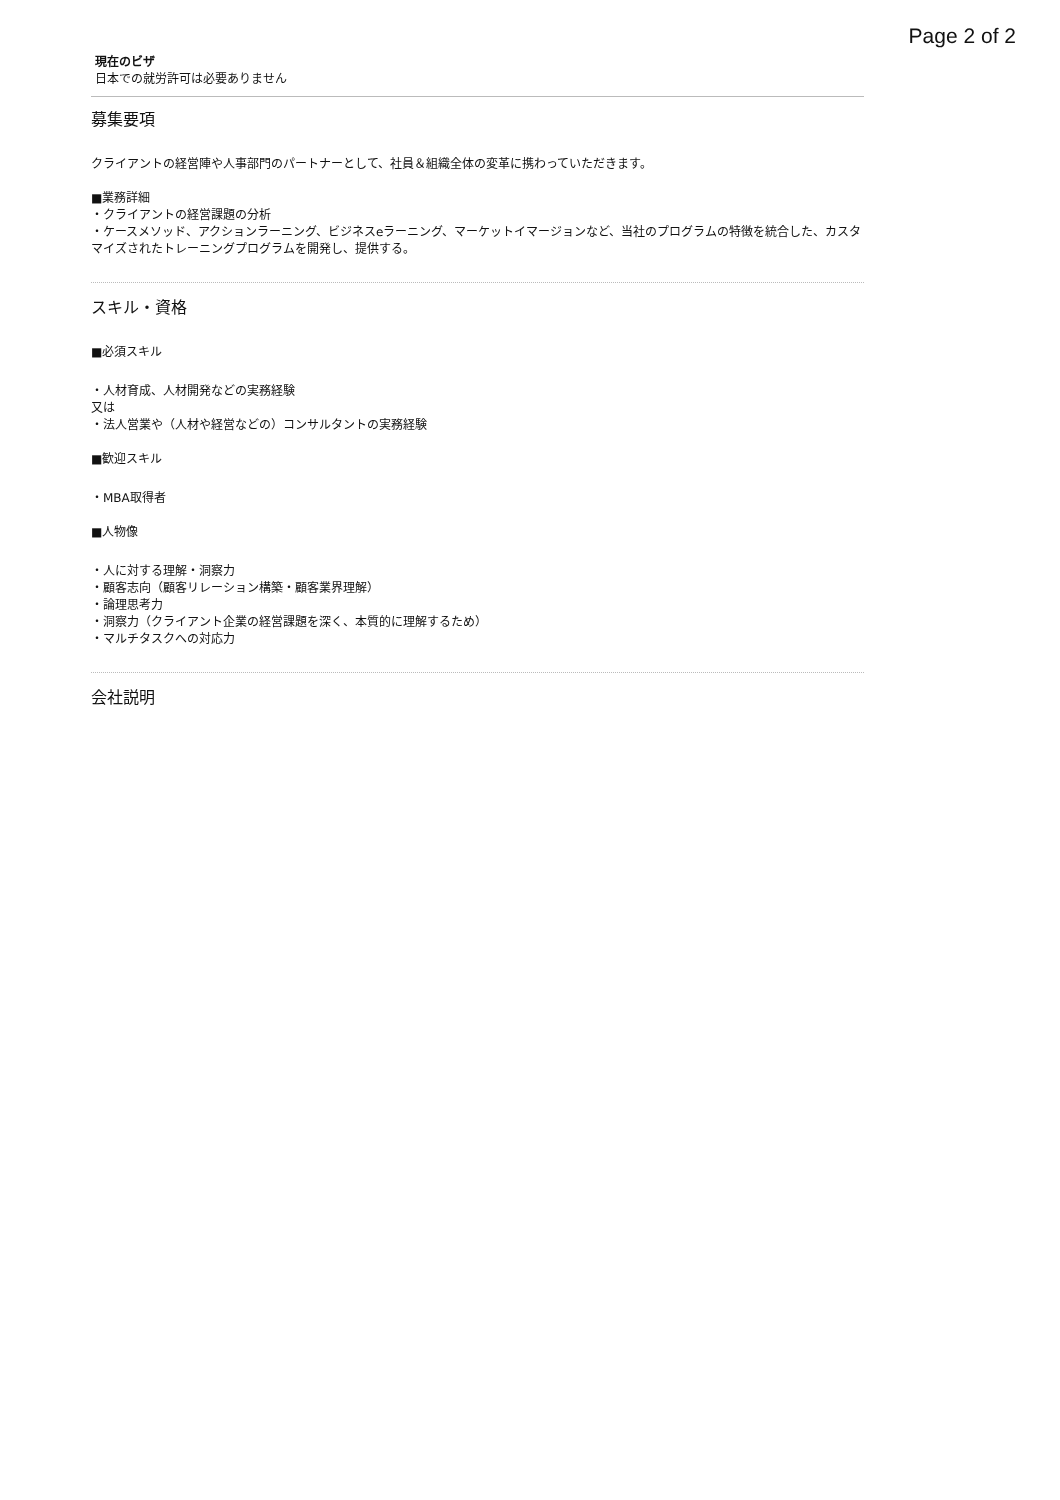Page 2 of 2
現在のビザ
日本での就労許可は必要ありません
募集要項
クライアントの経営陣や人事部門のパートナーとして、社員＆組織全体の変革に携わっていただきます。
■業務詳細
・クライアントの経営課題の分析
・ケースメソッド、アクションラーニング、ビジネスeラーニング、マーケットイマージョンなど、当社のプログラムの特徴を統合した、カスタマイズされたトレーニングプログラムを開発し、提供する。
スキル・資格
■必須スキル
・人材育成、人材開発などの実務経験
又は
・法人営業や（人材や経営などの）コンサルタントの実務経験
■歓迎スキル
・MBA取得者
■人物像
・人に対する理解・洞察力
・顧客志向（顧客リレーション構築・顧客業界理解）
・論理思考力
・洞察力（クライアント企業の経営課題を深く、本質的に理解するため）
・マルチタスクへの対応力
会社説明